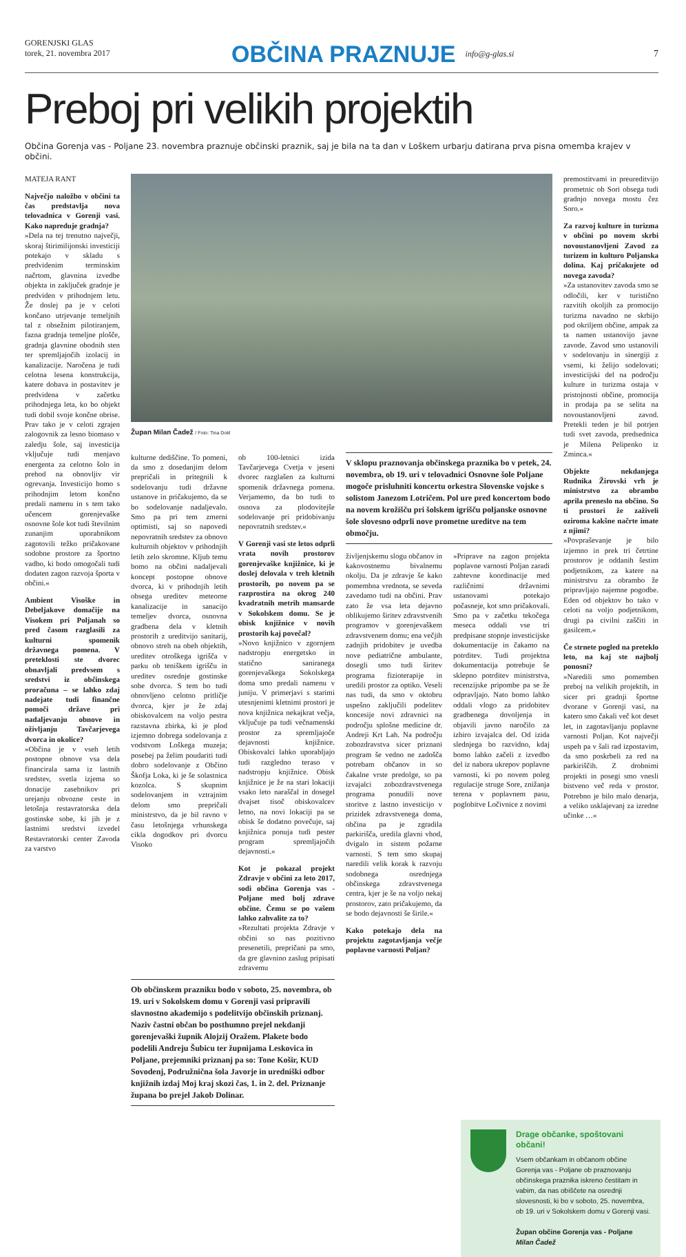GORENJSKI GLAS
torek, 21. novembra 2017
OBČINA PRAZNUJE
info@g-glas.si
7
Preboj pri velikih projektih
Občina Gorenja vas - Poljane 23. novembra praznuje občinski praznik, saj je bila na ta dan v Loškem urbarju datirana prva pisna omemba krajev v občini.
MATEJA RANT
Največjo naložbo v občini ta čas predstavlja nova telovadnica v Gorenji vasi. Kako napreduje gradnja?
»Dela na tej trenutno največji, skoraj štirimilijonski investiciji potekajo v skladu s predvidenim terminskim načrtom, glavnina izvedbe objekta in zaključek gradnje je predviden v prihodnjem letu. Že doslej pa je v celoti končano utrjevanje temeljnih tal z obsežnim pilotiranjem, fazna gradnja temeljne plošče, gradnja glavnine obodnih sten ter spremljajočih izolacij in kanalizacije. Naročena je tudi celotna lesena konstrukcija, katere dobava in postavitev je predvidena v začetku prihodnjega leta, ko bo objekt tudi dobil svoje končne obrise. Prav tako je v celoti zgrajen zalogovnik za lesno biomaso v zaledju šole, saj investicija vključuje tudi menjavo energenta za celotno šolo in prehod na obnovljiv vir ogrevanja. Investicijo bomo s prihodnjim letom končno predali namenu in s tem tako učencem gorenjevaške osnovne šole kot tudi številnim zunanjim uporabnikom zagotovili težko pričakovane sodobne prostore za športno vadbo, ki bodo omogočali tudi dodaten zagon razvoja športa v občini.«
Ambient Visoške in Debeljakove domačije na Visokem pri Poljanah so pred časom razglasili za kulturni spomenik državnega pomena. V preteklosti ste dvorec obnavljali predvsem s sredstvi iz občinskega proračuna – se lahko zdaj nadejate tudi finančne pomoči države pri nadaljevanju obnove in oživljanju Tavčarjevega dvorca in okolice?
»Občina je v vseh letih postopne obnove vsa dela financirala sama iz lastnih sredstev, svetla izjema so donacije zasebnikov pri urejanju obvozne ceste in letošnja restavratorska dela gostinske sobe, ki jih je z lastnimi sredstvi izvedel Restavratorski center Zavoda za varstvo
Župan Milan Čadež / Foto: Tina Dokl
kulturne dediščine. To pomeni, da smo z dosedanjim delom prepričali in pritegnili k sodelovanju tudi državne ustanove in pričakujemo, da se bo sodelovanje nadaljevalo. Smo pa pri tem zmerni optimisti, saj so napovedi nepovratnih sredstev za obnovo kulturnih objektov v prihodnjih letih zelo skromne. Kljub temu bomo na občini nadaljevali koncept postopne obnove dvorca, ki v prihodnjih letih obsega ureditev meteorne kanalizacije in sanacijo temeljev dvorca, osnovna gradbena dela v kletnih prostorih z ureditvijo sanitarij, obnovo streh na obeh objektih, ureditev otroškega igrišča v parku ob teniškem igrišču in ureditev osrednje gostinske sobe dvorca. S tem bo tudi obnovljeno celotno pritličje dvorca, kjer je že zdaj obiskovalcem na voljo pestra razstavna zbirka, ki je plod izjemno dobrega sodelovanja z vodstvom Loškega muzeja; posebej pa želim poudariti tudi dobro sodelovanje z Občino Škofja Loka, ki je še solastnica kozolca. S skupnim sodelovanjem in vztrajnim delom smo prepričali ministrstvo, da je bil ravno v času letošnjega vrhunskega cikla dogodkov pri dvorcu Visoko
ob 100-letnici izida Tavčarjevega Cvetja v jeseni dvorec razglašen za kulturni spomenik državnega pomena. Verjamemo, da bo tudi to osnova za plodovitejše sodelovanje pri pridobivanju nepovratnih sredstev.«
V Gorenji vasi ste letos odprli vrata novih prostorov gorenjevaške knjižnice, ki je doslej delovala v treh kletnih prostorih, po novem pa se razprostira na okrog 240 kvadratnih metrih mansarde v Sokolskem domu. Se je obisk knjižnice v novih prostorih kaj povečal?
»Novo knjižnico v zgornjem nadstropju energetsko in statično saniranega gorenjevaškega Sokolskega doma smo predali namenu v juniju. V primerjavi s starimi utesnjenimi kletnimi prostori je nova knjižnica nekajkrat večja, vključuje pa tudi večnamenski prostor za spremljajoče dejavnosti knjižnice. Obiskovalci lahko uporabljajo tudi razgledno teraso v nadstropju knjižnice. Obisk knjižnice je že na stari lokaciji vsako leto naraščal in dosegel dvajset tisoč obiskovalcev letno, na novi lokaciji pa se obisk še dodatno povečuje, saj knjižnica ponuja tudi pester program spremljajočih dejavnosti.«
Kot je pokazal projekt Zdravje v občini za leto 2017, sodi občina Gorenja vas - Poljane med bolj zdrave občine. Čemu se po vašem lahko zahvalite za to?
»Rezultati projekta Zdravje v občini so nas pozitivno presenetili, prepričani pa smo, da gre glavnino zaslug pripisati zdravemu
V sklopu praznovanja občinskega praznika bo v petek, 24. novembra, ob 19. uri v telovadnici Osnovne šole Poljane mogoče prisluhniti koncertu orkestra Slovenske vojske s solistom Janezom Lotričem. Pol ure pred koncertom bodo na novem krožišču pri šolskem igrišču poljanske osnovne šole slovesno odprli nove prometne ureditve na tem območju.
življenjskemu slogu občanov in kakovostnemu bivalnemu okolju. Da je zdravje še kako pomembna vrednota, se seveda zavedamo tudi na občini. Prav zato že vsa leta dejavno oblikujemo širitev zdravstvenih programov v gorenjevaškem zdravstvenem domu; ena večjih zadnjih pridobitev je uvedba nove pediatrične ambulante, dosegli smo tudi širitev programa fizioterapije in uredili prostor za optiko. Veseli nas tudi, da smo v oktobru uspešno zaključili podelitev koncesije novi zdravnici na področju splošne medicine dr. Andreji Krt Lah. Na področju zobozdravstva sicer priznani program še vedno ne zadošča potrebam občanov in so čakalne vrste predolge, so pa izvajalci zobozdravstvenega programa ponudili nove storitve z lastno investicijo v prizidek zdravstvenega doma, občina pa je zgradila parkirišča, uredila glavni vhod, dvigalo in sistem požarne varnosti. S tem smo skupaj naredili velik korak k razvoju sodobnega osrednjega občinskega zdravstvenega centra, kjer je še na voljo nekaj prostorov, zato pričakujemo, da se bodo dejavnosti še širile.«
Kako potekajo dela na projektu zagotavljanja večje poplavne varnosti Poljan?
»Priprave na zagon projekta poplavne varnosti Poljan zaradi zahtevne koordinacije med različnimi državnimi ustanovami potekajo počasneje, kot smo pričakovali. Smo pa v začetku tekočega meseca oddali vse tri predpisane stopnje investicijske dokumentacije in čakamo na potrditev. Tudi projektna dokumentacija potrebuje še sklepno potrditev ministrstva, recenzijske pripombe pa se že odpravljajo. Nato bomo lahko oddali vlogo za pridobitev gradbenega dovoljenja in objavili javno naročilo za izbiro izvajalca del. Od izida slednjega bo razvidno, kdaj bomo lahko začeli z izvedbo del iz nabora ukrepov poplavne varnosti, ki po novem poleg regulacije struge Sore, znižanja terena v poplavnem pasu, poglobitve Ločivnice z novimi
Ob občinskem prazniku bodo v soboto, 25. novembra, ob 19. uri v Sokolskem domu v Gorenji vasi pripravili slavnostno akademijo s podelitvijo občinskih priznanj. Naziv častni občan bo posthumno prejel nekdanji gorenjevaški župnik Alojzij Oražem. Plakete bodo podelili Andreju Šubicu ter župnijama Leskovica in Poljane, prejemniki priznanj pa so: Tone Košir, KUD Sovodenj, Podružnična šola Javorje in uredniški odbor knjižnih izdaj Moj kraj skozi čas, 1. in 2. del. Priznanje župana bo prejel Jakob Dolinar.
premostitvami in preureditvijo prometnic ob Sori obsega tudi gradnjo novega mostu čez Soro.«
Za razvoj kulture in turizma v občini po novem skrbi novoustanovljeni Zavod za turizem in kulturo Poljanska dolina. Kaj pričakujete od novega zavoda?
»Za ustanovitev zavoda smo se odločili, ker v turistično razvitih okoljih za promocijo turizma navadno ne skrbijo pod okriljem občine, ampak za ta namen ustanovijo javne zavode. Zavod smo ustanovili v sodelovanju in sinergiji z vsemi, ki želijo sodelovati; investicijski del na področju kulture in turizma ostaja v pristojnosti občine, promocija in prodaja pa se selita na novoustanovljeni zavod. Pretekli teden je bil potrjen tudi svet zavoda, predsednica je Milena Pelipenko iz Zminca.«
Objekte nekdanjega Rudnika Žirovski vrh je ministrstvo za obrambo aprila preneslo na občino. So ti prostori že zaživeli oziroma kakšne načrte imate z njimi?
»Povpraševanje je bilo izjemno in prek tri četrtine prostorov je oddanih šestim podjetnikom, za katere na ministrstvu za obrambo že pripravljajo najemne pogodbe. Eden od objektov bo tako v celoti na voljo podjetnikom, drugi pa civilni zaščiti in gasilcem.«
Če strnete pogled na preteklo leto, na kaj ste najbolj ponosni?
»Naredili smo pomemben preboj na velikih projektih, in sicer pri gradnji športne dvorane v Gorenji vasi, na katero smo čakali več kot deset let, in zagotavljanju poplavne varnosti Poljan. Kot največji uspeh pa v šali rad izpostavim, da smo poskrbeli za red na parkiriščih. Z drobnimi projekti in posegi smo vnesli bistveno več reda v prostor. Potrebno je bilo malo denarja, a veliko usklajevanj za izredne učinke …«
Drage občanke, spoštovani občani!
Vsem občankam in občanom občine Gorenja vas - Poljane ob praznovanju občinskega praznika iskreno čestitam in vabim, da nas obiščete na osrednji slovesnosti, ki bo v soboto, 25. novembra, ob 19. uri v Sokolskem domu v Gorenji vasi.
Župan občine Gorenja vas - Poljane
Milan Čadež